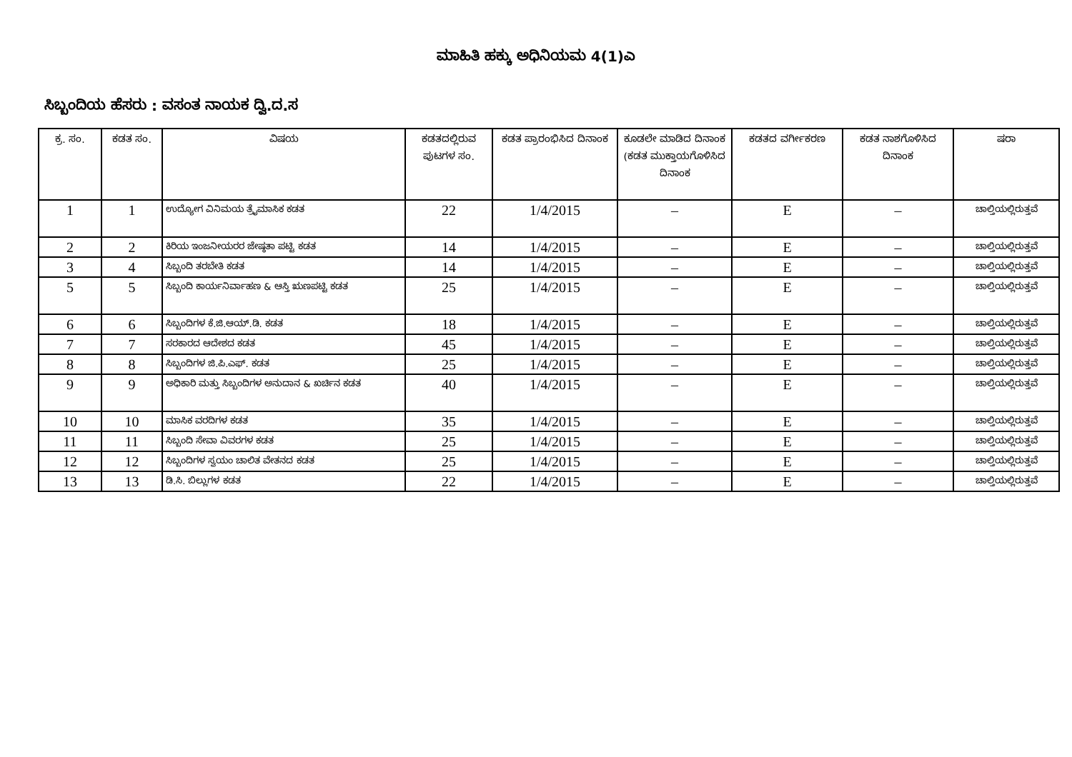ಮಾಹಿತಿ ಹಕ್ಕು ಅಧಿನಿಯಮ 4(1)ಎ
ಸಿಬ್ಬಂದಿಯ ಹೆಸರು : ವಸಂತ ನಾಯಕ ದ್ವಿ.ದ.ಸ
| ಕ್ರ. ಸಂ. | ಕಡತ ಸಂ. | ವಿಷಯ | ಕಡತದಲ್ಲಿರುವ ಪುಟಗಳ ಸಂ. | ಕಡತ ಪ್ರಾರಂಭಿಸಿದ ದಿನಾಂಕ | ಕೂಡಲೇ ಮಾಡಿದ ದಿನಾಂಕ (ಕಡತ ಮುಕ್ತಾಯಗೊಳಿಸಿದ ದಿನಾಂಕ | ಕಡತದ ವರ್ಗೀಕರಣ | ಕಡತ ನಾಶಗೊಳಿಸಿದ ದಿನಾಂಕ | ಷರಾ |
| --- | --- | --- | --- | --- | --- | --- | --- | --- |
| 1 | 1 | ಉದ್ಯೋಗ ವಿನಿಮಯ ತ್ರೈಮಾಸಿಕ ಕಡತ | 22 | 1/4/2015 | – | E | – | ಚಾಲ್ತಿಯಲ್ಲಿರುತ್ತವೆ |
| 2 | 2 | ಕಿರಿಯ ಇಂಜನೀಯರರ ಜೇಷ್ಠತಾ ಪಟ್ಟಿ ಕಡತ | 14 | 1/4/2015 | – | E | – | ಚಾಲ್ತಿಯಲ್ಲಿರುತ್ತವೆ |
| 3 | 4 | ಸಿಬ್ಬಂದಿ ತರಬೇತಿ ಕಡತ | 14 | 1/4/2015 | – | E | – | ಚಾಲ್ತಿಯಲ್ಲಿರುತ್ತವೆ |
| 5 | 5 | ಸಿಬ್ಬಂದಿ ಕಾರ್ಯನಿರ್ವಾಹಣ & ಆಸ್ತಿ ಋಣಪಟ್ಟಿ ಕಡತ | 25 | 1/4/2015 | – | E | – | ಚಾಲ್ತಿಯಲ್ಲಿರುತ್ತವೆ |
| 6 | 6 | ಸಿಬ್ಬಂದಿಗಳ ಕೆ.ಜಿ.ಆಯ್.ಡಿ. ಕಡತ | 18 | 1/4/2015 | – | E | – | ಚಾಲ್ತಿಯಲ್ಲಿರುತ್ತವೆ |
| 7 | 7 | ಸರಕಾರದ ಆದೇಶದ ಕಡತ | 45 | 1/4/2015 | – | E | – | ಚಾಲ್ತಿಯಲ್ಲಿರುತ್ತವೆ |
| 8 | 8 | ಸಿಬ್ಬಂದಿಗಳ ಜಿ.ಪಿ.ಎಫ್. ಕಡತ | 25 | 1/4/2015 | – | E | – | ಚಾಲ್ತಿಯಲ್ಲಿರುತ್ತವೆ |
| 9 | 9 | ಅಧಿಕಾರಿ ಮತ್ತು ಸಿಬ್ಬಂದಿಗಳ ಅನುದಾನ & ಖರ್ಚಿನ ಕಡತ | 40 | 1/4/2015 | – | E | – | ಚಾಲ್ತಿಯಲ್ಲಿರುತ್ತವೆ |
| 10 | 10 | ಮಾಸಿಕ ವರದಿಗಳ ಕಡತ | 35 | 1/4/2015 | – | E | – | ಚಾಲ್ತಿಯಲ್ಲಿರುತ್ತವೆ |
| 11 | 11 | ಸಿಬ್ಬಂದಿ ಸೇವಾ ವಿವರಗಳ ಕಡತ | 25 | 1/4/2015 | – | E | – | ಚಾಲ್ತಿಯಲ್ಲಿರುತ್ತವೆ |
| 12 | 12 | ಸಿಬ್ಬಂದಿಗಳ ಸ್ವಯಂ ಚಾಲಿತ ವೇತನದ ಕಡತ | 25 | 1/4/2015 | – | E | – | ಚಾಲ್ತಿಯಲ್ಲಿರುತ್ತವೆ |
| 13 | 13 | ಡಿ.ಸಿ. ಬಿಲ್ಲುಗಳ ಕಡತ | 22 | 1/4/2015 | – | E | – | ಚಾಲ್ತಿಯಲ್ಲಿರುತ್ತವೆ |